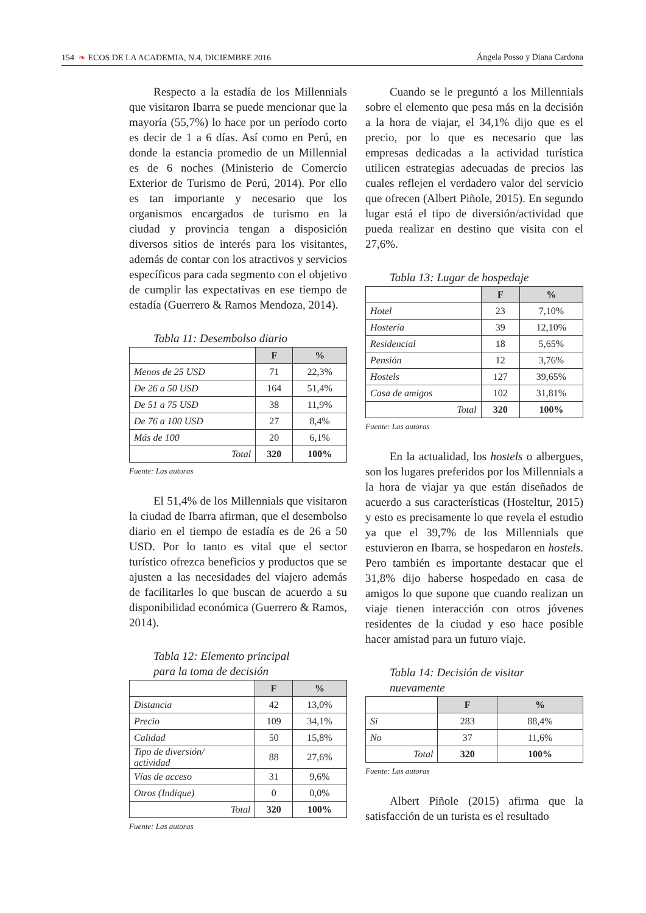154 ❧ ECOS DE LA ACADEMIA, N.4, DICIEMBRE 2016 Ángela Posso y Diana Cardona
Respecto a la estadía de los Millennials que visitaron Ibarra se puede mencionar que la mayoría (55,7%) lo hace por un pe­ríodo corto es decir de 1 a 6 días. Así como en Perú, en donde la estancia promedio de un Millennial es de 6 noches (Ministerio de Comercio Exterior de Turismo de Perú, 2014). Por ello es tan importante y nece­sario que los organismos encargados de turismo en la ciudad y provincia tengan a disposición diversos sitios de interés para los visitantes, además de contar con los atractivos y servicios específicos para cada segmento con el objetivo de cumplir las expectativas en ese tiempo de estadía (Guerrero & Ramos Mendoza, 2014).
Tabla 11: Desembolso diario
| | F | % |
| --- | --- | --- |
| Menos de 25 USD | 71 | 22,3% |
| De 26 a 50 USD | 164 | 51,4% |
| De 51 a 75 USD | 38 | 11,9% |
| De 76 a 100 USD | 27 | 8,4% |
| Más de 100 | 20 | 6,1% |
| Total | 320 | 100% |
Fuente: Las autoras
El 51,4% de los Millennials que visi­taron la ciudad de Ibarra afirman, que el desembolso diario en el tiempo de estadía es de 26 a 50 USD. Por lo tanto es vital que el sector turístico ofrezca beneficios y pro­ductos que se ajusten a las necesidades del viajero además de facilitarles lo que bus­can de acuerdo a su disponibilidad econó­mica (Guerrero & Ramos, 2014).
Tabla 12: Elemento principal
para la toma de decisión
| | F | % |
| --- | --- | --- |
| Distancia | 42 | 13,0% |
| Precio | 109 | 34,1% |
| Calidad | 50 | 15,8% |
| Tipo de diversión/ actividad | 88 | 27,6% |
| Vías de acceso | 31 | 9,6% |
| Otros (Indique) | 0 | 0,0% |
| Total | 320 | 100% |
Fuente: Las autoras
Cuando se le preguntó a los Millennials sobre el elemento que pesa más en la decisión a la hora de viajar, el 34,1% dijo que es el precio, por lo que es necesario que las empresas dedicadas a la actividad turística utilicen estrategias adecuadas de precios las cuales reflejen el verdadero valor del servicio que ofrecen (Albert Piñole, 2015). En segundo lugar está el tipo de diversión/actividad que pueda realizar en destino que visita con el 27,6%.
Tabla 13: Lugar de hospedaje
| | F | % |
| --- | --- | --- |
| Hotel | 23 | 7,10% |
| Hostería | 39 | 12,10% |
| Residencial | 18 | 5,65% |
| Pensión | 12 | 3,76% |
| Hostels | 127 | 39,65% |
| Casa de amigos | 102 | 31,81% |
| Total | 320 | 100% |
Fuente: Las autoras
En la actualidad, los hostels o alber­gues, son los lugares preferidos por los Millennials a la hora de viajar ya que están diseñados de acuerdo a sus características (Hosteltur, 2015) y esto es precisamente lo que revela el estudio ya que el 39,7% de los Millennials que estuvieron en Ibarra, se hospedaron en hostels. Pero también es importante destacar que el 31,8% dijo ha­berse hospedado en casa de amigos lo que supone que cuando realizan un viaje tie­nen interacción con otros jóvenes residen­tes de la ciudad y eso hace posible hacer amistad para un futuro viaje.
Tabla 14: Decisión de visitar
nuevamente
| | F | % |
| --- | --- | --- |
| Si | 283 | 88,4% |
| No | 37 | 11,6% |
| Total | 320 | 100% |
Fuente: Las autoras
Albert Piñole (2015) afirma que la satisfacción de un turista es el resultado